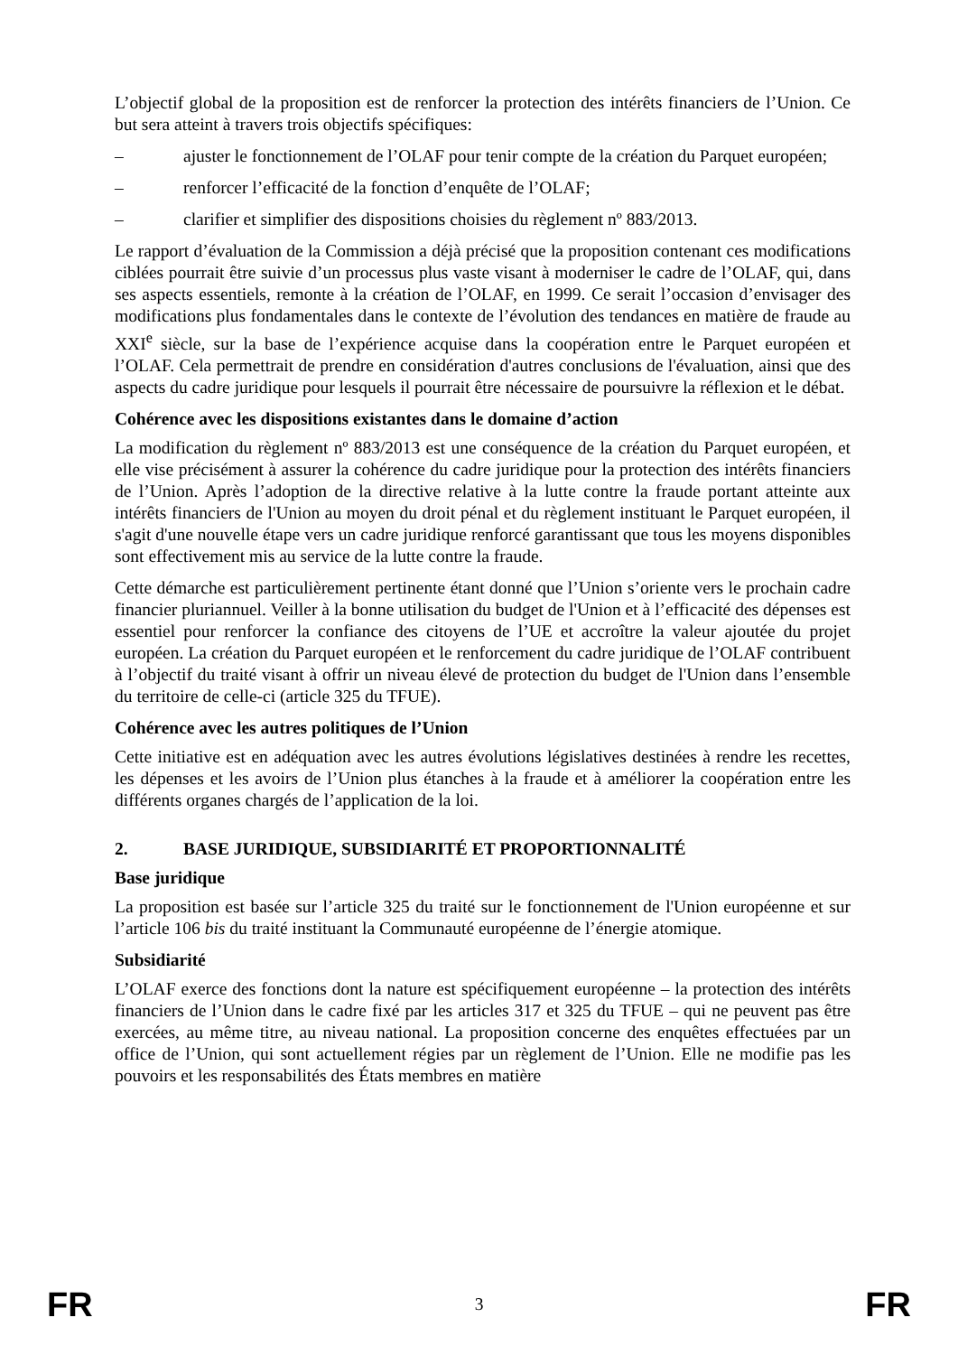L’objectif global de la proposition est de renforcer la protection des intérêts financiers de l’Union. Ce but sera atteint à travers trois objectifs spécifiques:
– ajuster le fonctionnement de l’OLAF pour tenir compte de la création du Parquet européen;
– renforcer l’efficacité de la fonction d’enquête de l’OLAF;
– clarifier et simplifier des dispositions choisies du règlement nº 883/2013.
Le rapport d’évaluation de la Commission a déjà précisé que la proposition contenant ces modifications ciblées pourrait être suivie d’un processus plus vaste visant à moderniser le cadre de l’OLAF, qui, dans ses aspects essentiels, remonte à la création de l’OLAF, en 1999. Ce serait l’occasion d’envisager des modifications plus fondamentales dans le contexte de l’évolution des tendances en matière de fraude au XXI<sup>e</sup> siècle, sur la base de l’expérience acquise dans la coopération entre le Parquet européen et l’OLAF. Cela permettrait de prendre en considération d'autres conclusions de l'évaluation, ainsi que des aspects du cadre juridique pour lesquels il pourrait être nécessaire de poursuivre la réflexion et le débat.
Cohérence avec les dispositions existantes dans le domaine d’action
La modification du règlement nº 883/2013 est une conséquence de la création du Parquet européen, et elle vise précisément à assurer la cohérence du cadre juridique pour la protection des intérêts financiers de l’Union. Après l’adoption de la directive relative à la lutte contre la fraude portant atteinte aux intérêts financiers de l'Union au moyen du droit pénal et du règlement instituant le Parquet européen, il s'agit d'une nouvelle étape vers un cadre juridique renforcé garantissant que tous les moyens disponibles sont effectivement mis au service de la lutte contre la fraude.
Cette démarche est particulièrement pertinente étant donné que l’Union s’oriente vers le prochain cadre financier pluriannuel. Veiller à la bonne utilisation du budget de l'Union et à l’efficacité des dépenses est essentiel pour renforcer la confiance des citoyens de l’UE et accroître la valeur ajoutée du projet européen. La création du Parquet européen et le renforcement du cadre juridique de l’OLAF contribuent à l’objectif du traité visant à offrir un niveau élevé de protection du budget de l'Union dans l’ensemble du territoire de celle-ci (article 325 du TFUE).
Cohérence avec les autres politiques de l’Union
Cette initiative est en adéquation avec les autres évolutions législatives destinées à rendre les recettes, les dépenses et les avoirs de l’Union plus étanches à la fraude et à améliorer la coopération entre les différents organes chargés de l’application de la loi.
2. BASE JURIDIQUE, SUBSIDIARITÉ ET PROPORTIONNALITÉ
Base juridique
La proposition est basée sur l’article 325 du traité sur le fonctionnement de l'Union européenne et sur l’article 106 bis du traité instituant la Communauté européenne de l’énergie atomique.
Subsidiarité
L’OLAF exerce des fonctions dont la nature est spécifiquement européenne – la protection des intérêts financiers de l’Union dans le cadre fixé par les articles 317 et 325 du TFUE – qui ne peuvent pas être exercées, au même titre, au niveau national. La proposition concerne des enquêtes effectuées par un office de l’Union, qui sont actuellement régies par un règlement de l’Union. Elle ne modifie pas les pouvoirs et les responsabilités des États membres en matière
FR 3 FR